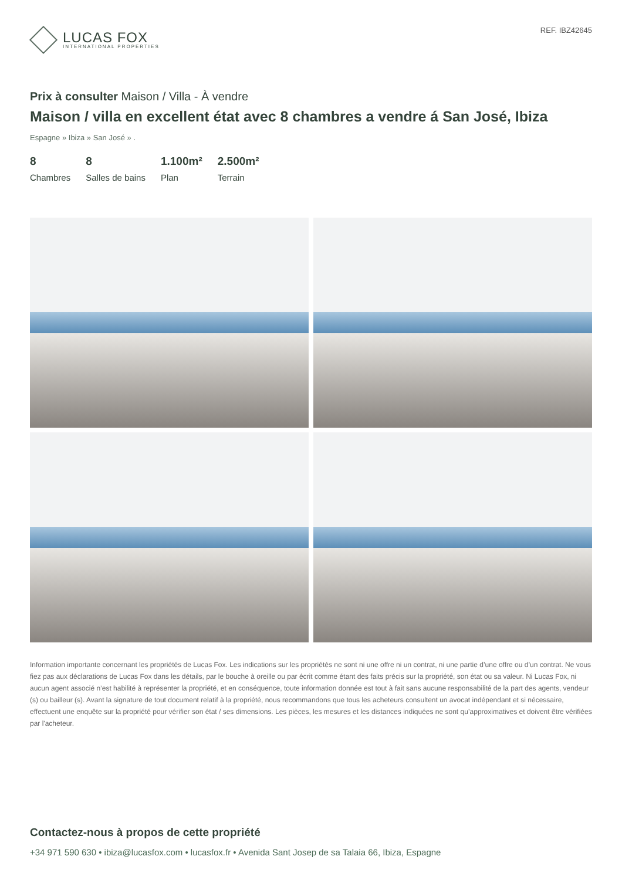LUCAS FOX
INTERNATIONAL PROPERTIES
REF. IBZ42645
Prix à consulter Maison / Villa - À vendre
Maison / villa en excellent état avec 8 chambres a vendre á San José, Ibiza
Espagne » Ibiza » San José » .
8
Chambres
8
Salles de bains
1.100m²
Plan
2.500m²
Terrain
Information importante concernant les propriétés de Lucas Fox. Les indications sur les propriétés ne sont ni une offre ni un contrat, ni une partie d’une offre ou d’un contrat. Ne vous fiez pas aux déclarations de Lucas Fox dans les détails, par le bouche à oreille ou par écrit comme étant des faits précis sur la propriété, son état ou sa valeur. Ni Lucas Fox, ni aucun agent associé n’est habilité à représenter la propriété, et en conséquence, toute information donnée est tout à fait sans aucune responsabilité de la part des agents, vendeur (s) ou bailleur (s). Avant la signature de tout document relatif à la propriété, nous recommandons que tous les acheteurs consultent un avocat indépendant et si nécessaire, effectuent une enquête sur la propriété pour vérifier son état / ses dimensions. Les pièces, les mesures et les distances indiquées ne sont qu’approximatives et doivent être vérifiées par l'acheteur.
Contactez-nous à propos de cette propriété
+34 971 590 630 • ibiza@lucasfox.com • lucasfox.fr • Avenida Sant Josep de sa Talaia 66, Ibiza, Espagne